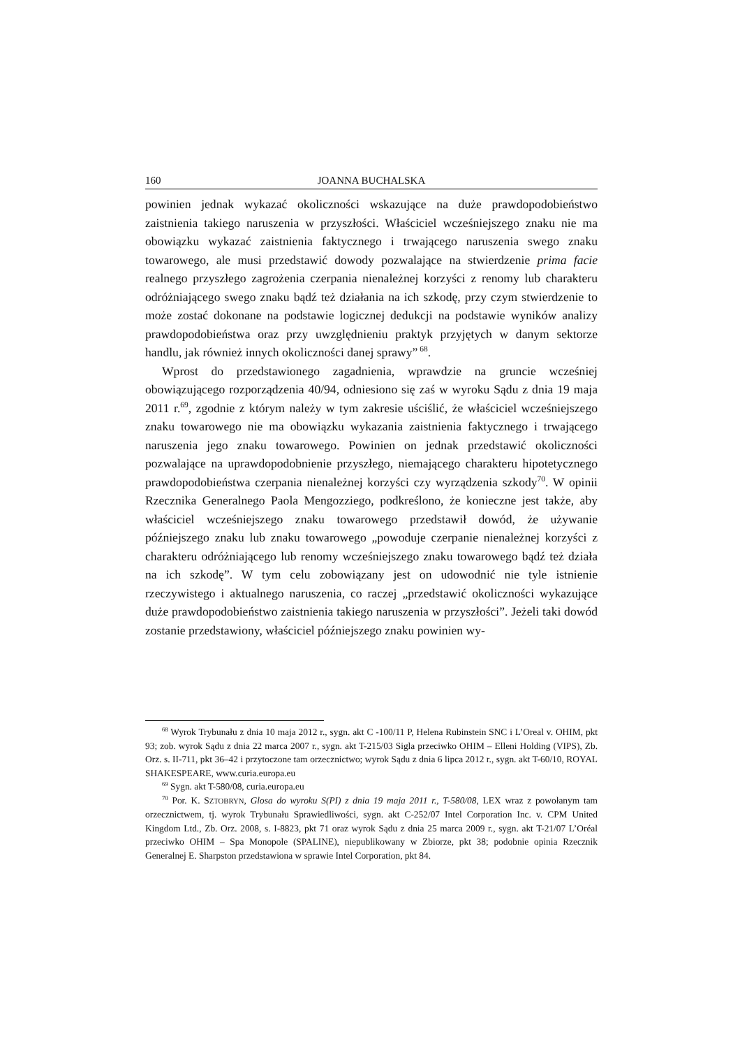160 JOANNA BUCHALSKA
powinien jednak wykazać okoliczności wskazujące na duże prawdopodobieństwo zaistnienia takiego naruszenia w przyszłości. Właściciel wcześniejszego znaku nie ma obowiązku wykazać zaistnienia faktycznego i trwającego naruszenia swego znaku towarowego, ale musi przedstawić dowody pozwalające na stwierdzenie prima facie realnego przyszłego zagrożenia czerpania nienależnej korzyści z renomy lub charakteru odróżniającego swego znaku bądź też działania na ich szkodę, przy czym stwierdzenie to może zostać dokonane na podstawie logicznej dedukcji na podstawie wyników analizy prawdopodobieństwa oraz przy uwzględnieniu praktyk przyjętych w danym sektorze handlu, jak również innych okoliczności danej sprawy”<sup>68</sup>.
Wprost do przedstawionego zagadnienia, wprawdzie na gruncie wcześniej obowiązującego rozporządzenia 40/94, odniesiono się zaś w wyroku Sądu z dnia 19 maja 2011 r.<sup>69</sup>, zgodnie z którym należy w tym zakresie uściślić, że właściciel wcześniejszego znaku towarowego nie ma obowiązku wykazania zaistnienia faktycznego i trwającego naruszenia jego znaku towarowego. Powinien on jednak przedstawić okoliczności pozwalające na uprawdopodobnienie przyszłego, niemającego charakteru hipotetycznego prawdopodobieństwa czerpania nienależnej korzyści czy wyrządzenia szkody<sup>70</sup>. W opinii Rzecznika Generalnego Paola Mengozziego, podkreślono, że konieczne jest także, aby właściciel wcześniejszego znaku towarowego przedstawił dowód, że używanie późniejszego znaku lub znaku towarowego „powoduje czerpanie nienależnej korzyści z charakteru odróżniającego lub renomy wcześniejszego znaku towarowego bądź też działa na ich szkodę”. W tym celu zobowiązany jest on udowodnić nie tyle istnienie rzeczywistego i aktualnego naruszenia, co raczej „przedstawić okoliczności wykazujące duże prawdopodobieństwo zaistnienia takiego naruszenia w przyszłości”. Jeżeli taki dowód zostanie przedstawiony, właściciel późniejszego znaku powinien wy-
<sup>68</sup> Wyrok Trybunału z dnia 10 maja 2012 r., sygn. akt C -100/11 P, Helena Rubinstein SNC i L’Oreal v. OHIM, pkt 93; zob. wyrok Sądu z dnia 22 marca 2007 r., sygn. akt T-215/03 Sigla przeciwko OHIM – Elleni Holding (VIPS), Zb. Orz. s. II-711, pkt 36–42 i przytoczone tam orzecznictwo; wyrok Sądu z dnia 6 lipca 2012 r., sygn. akt T-60/10, ROYAL SHAKESPEARE, www.curia.europa.eu
<sup>69</sup> Sygn. akt T-580/08, curia.europa.eu
<sup>70</sup> Por. K. SZTOBRYN, Glosa do wyroku S(PI) z dnia 19 maja 2011 r., T-580/08, LEX wraz z powołanym tam orzecznictwem, tj. wyrok Trybunału Sprawiedliwości, sygn. akt C-252/07 Intel Corporation Inc. v. CPM United Kingdom Ltd., Zb. Orz. 2008, s. I-8823, pkt 71 oraz wyrok Sądu z dnia 25 marca 2009 r., sygn. akt T-21/07 L’Oréal przeciwko OHIM – Spa Monopole (SPALINE), niepublikowany w Zbiorze, pkt 38; podobnie opinia Rzecznik Generalnej E. Sharpston przedstawiona w sprawie Intel Corporation, pkt 84.